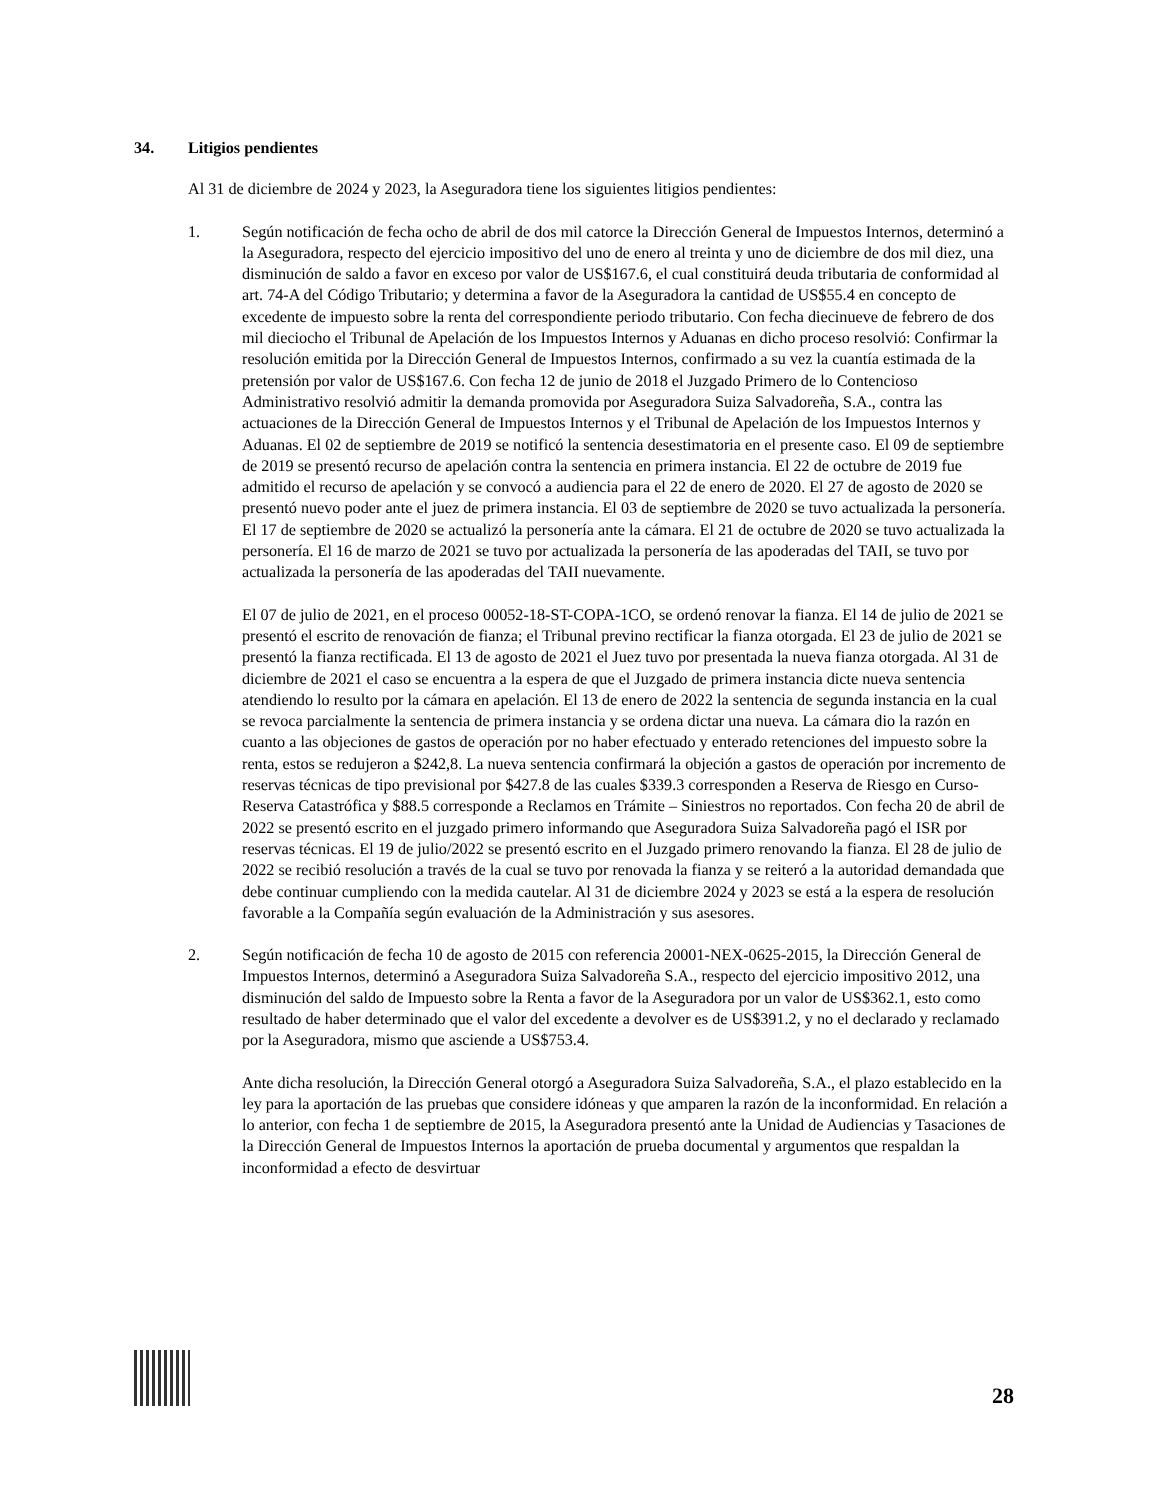34. Litigios pendientes
Al 31 de diciembre de 2024 y 2023, la Aseguradora tiene los siguientes litigios pendientes:
1. Según notificación de fecha ocho de abril de dos mil catorce la Dirección General de Impuestos Internos, determinó a la Aseguradora, respecto del ejercicio impositivo del uno de enero al treinta y uno de diciembre de dos mil diez, una disminución de saldo a favor en exceso por valor de US$167.6, el cual constituirá deuda tributaria de conformidad al art. 74-A del Código Tributario; y determina a favor de la Aseguradora la cantidad de US$55.4 en concepto de excedente de impuesto sobre la renta del correspondiente periodo tributario. Con fecha diecinueve de febrero de dos mil dieciocho el Tribunal de Apelación de los Impuestos Internos y Aduanas en dicho proceso resolvió: Confirmar la resolución emitida por la Dirección General de Impuestos Internos, confirmado a su vez la cuantía estimada de la pretensión por valor de US$167.6. Con fecha 12 de junio de 2018 el Juzgado Primero de lo Contencioso Administrativo resolvió admitir la demanda promovida por Aseguradora Suiza Salvadoreña, S.A., contra las actuaciones de la Dirección General de Impuestos Internos y el Tribunal de Apelación de los Impuestos Internos y Aduanas. El 02 de septiembre de 2019 se notificó la sentencia desestimatoria en el presente caso. El 09 de septiembre de 2019 se presentó recurso de apelación contra la sentencia en primera instancia. El 22 de octubre de 2019 fue admitido el recurso de apelación y se convocó a audiencia para el 22 de enero de 2020. El 27 de agosto de 2020 se presentó nuevo poder ante el juez de primera instancia. El 03 de septiembre de 2020 se tuvo actualizada la personería. El 17 de septiembre de 2020 se actualizó la personería ante la cámara. El 21 de octubre de 2020 se tuvo actualizada la personería. El 16 de marzo de 2021 se tuvo por actualizada la personería de las apoderadas del TAII, se tuvo por actualizada la personería de las apoderadas del TAII nuevamente.
El 07 de julio de 2021, en el proceso 00052-18-ST-COPA-1CO, se ordenó renovar la fianza. El 14 de julio de 2021 se presentó el escrito de renovación de fianza; el Tribunal previno rectificar la fianza otorgada. El 23 de julio de 2021 se presentó la fianza rectificada. El 13 de agosto de 2021 el Juez tuvo por presentada la nueva fianza otorgada. Al 31 de diciembre de 2021 el caso se encuentra a la espera de que el Juzgado de primera instancia dicte nueva sentencia atendiendo lo resulto por la cámara en apelación. El 13 de enero de 2022 la sentencia de segunda instancia en la cual se revoca parcialmente la sentencia de primera instancia y se ordena dictar una nueva. La cámara dio la razón en cuanto a las objeciones de gastos de operación por no haber efectuado y enterado retenciones del impuesto sobre la renta, estos se redujeron a $242,8. La nueva sentencia confirmará la objeción a gastos de operación por incremento de reservas técnicas de tipo previsional por $427.8 de las cuales $339.3 corresponden a Reserva de Riesgo en Curso- Reserva Catastrófica y $88.5 corresponde a Reclamos en Trámite – Siniestros no reportados. Con fecha 20 de abril de 2022 se presentó escrito en el juzgado primero informando que Aseguradora Suiza Salvadoreña pagó el ISR por reservas técnicas. El 19 de julio/2022 se presentó escrito en el Juzgado primero renovando la fianza. El 28 de julio de 2022 se recibió resolución a través de la cual se tuvo por renovada la fianza y se reiteró a la autoridad demandada que debe continuar cumpliendo con la medida cautelar. Al 31 de diciembre 2024 y 2023 se está a la espera de resolución favorable a la Compañía según evaluación de la Administración y sus asesores.
2. Según notificación de fecha 10 de agosto de 2015 con referencia 20001-NEX-0625-2015, la Dirección General de Impuestos Internos, determinó a Aseguradora Suiza Salvadoreña S.A., respecto del ejercicio impositivo 2012, una disminución del saldo de Impuesto sobre la Renta a favor de la Aseguradora por un valor de US$362.1, esto como resultado de haber determinado que el valor del excedente a devolver es de US$391.2, y no el declarado y reclamado por la Aseguradora, mismo que asciende a US$753.4.
Ante dicha resolución, la Dirección General otorgó a Aseguradora Suiza Salvadoreña, S.A., el plazo establecido en la ley para la aportación de las pruebas que considere idóneas y que amparen la razón de la inconformidad. En relación a lo anterior, con fecha 1 de septiembre de 2015, la Aseguradora presentó ante la Unidad de Audiencias y Tasaciones de la Dirección General de Impuestos Internos la aportación de prueba documental y argumentos que respaldan la inconformidad a efecto de desvirtuar
28